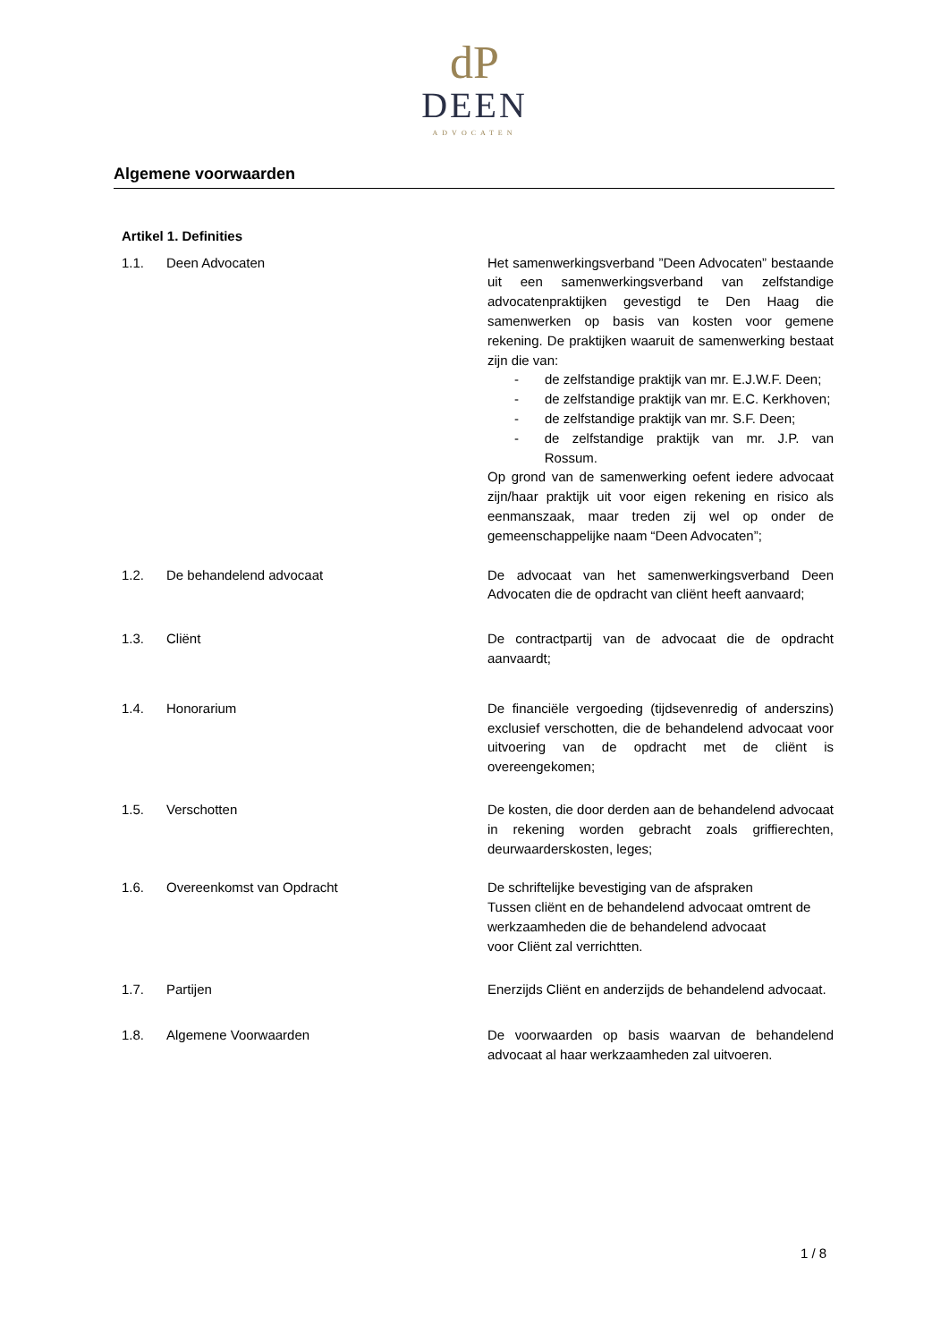dP
DEEN
ADVOCATEN
Algemene voorwaarden
Artikel 1. Definities
1.1. Deen Advocaten Het samenwerkingsverband ”Deen Advocaten” bestaande uit een samenwerkingsverband van zelfstandige advocatenpraktijken gevestigd te Den Haag die samenwerken op basis van kosten voor gemene rekening. De praktijken waaruit de samenwerking bestaat zijn die van:
- de zelfstandige praktijk van mr. E.J.W.F. Deen;
- de zelfstandige praktijk van mr. E.C. Kerkhoven;
- de zelfstandige praktijk van mr. S.F. Deen;
- de zelfstandige praktijk van mr. J.P. van Rossum.
Op grond van de samenwerking oefent iedere advocaat zijn/haar praktijk uit voor eigen rekening en risico als eenmanszaak, maar treden zij wel op onder de gemeenschappelijke naam “Deen Advocaten”;
1.2. De behandelend advocaat De advocaat van het samenwerkingsverband Deen Advocaten die de opdracht van cliënt heeft aanvaard;
1.3. Cliënt De contractpartij van de advocaat die de opdracht aanvaardt;
1.4. Honorarium De financiële vergoeding (tijdsevenredig of anderszins) exclusief verschotten, die de behandelend advocaat voor uitvoering van de opdracht met de cliënt is overeengekomen;
1.5. Verschotten De kosten, die door derden aan de behandelend advocaat in rekening worden gebracht zoals griffierechten, deurwaarderskosten, leges;
1.6. Overeenkomst van Opdracht De schriftelijke bevestiging van de afspraken
Tussen cliënt en de behandelend advocaat omtrent de werkzaamheden die de behandelend advocaat
voor Cliënt zal verrichtten.
1.7. Partijen Enerzijds Cliënt en anderzijds de behandelend advocaat.
1.8. Algemene Voorwaarden De voorwaarden op basis waarvan de behandelend advocaat al haar werkzaamheden zal uitvoeren.
1 / 8